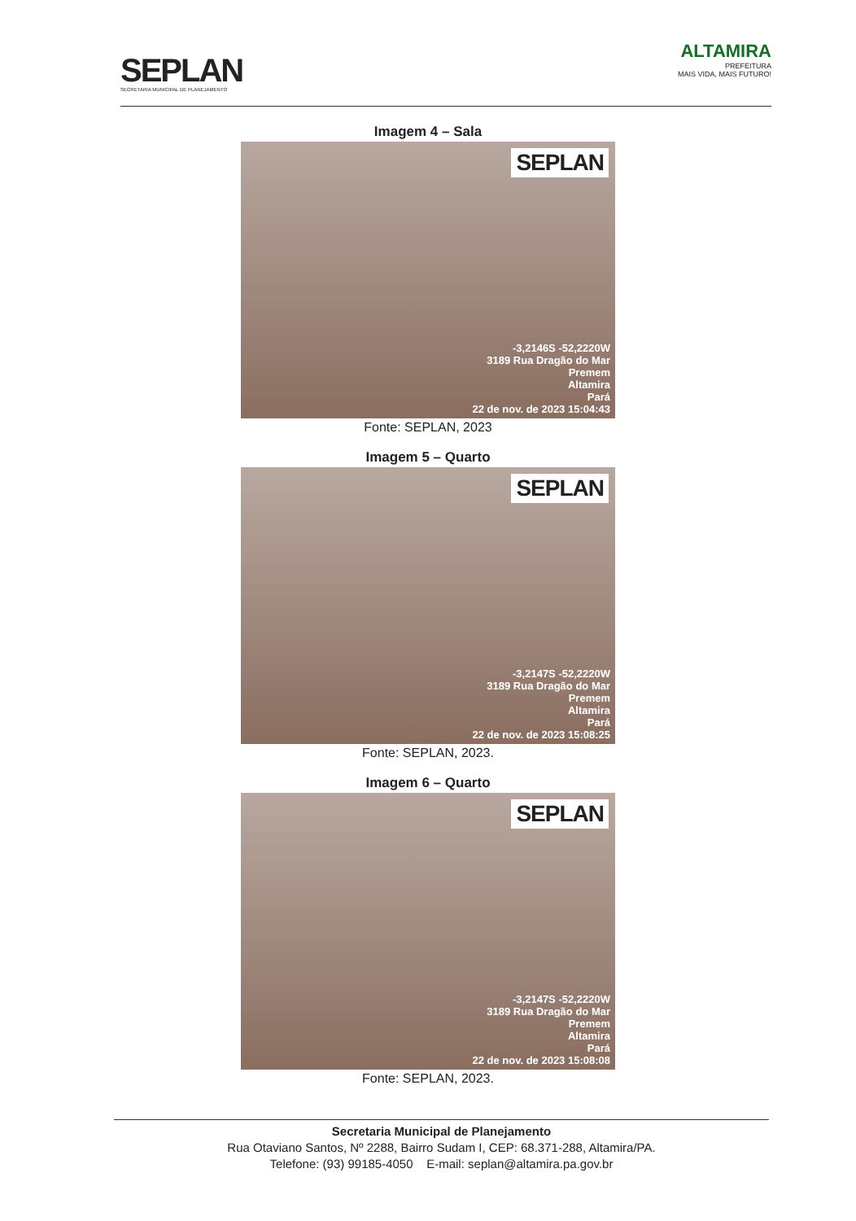SEPLAN
SECRETARIA MUNICIPAL DE PLANEJAMENTO
ALTAMIRA
PREFEITURA
MAIS VIDA, MAIS FUTURO!
Imagem 4 – Sala
SEPLAN
-3,2146S -52,2220W
3189 Rua Dragão do Mar
Premem
Altamira
Pará
22 de nov. de 2023 15:04:43
Fonte: SEPLAN, 2023
Imagem 5 – Quarto
SEPLAN
-3,2147S -52,2220W
3189 Rua Dragão do Mar
Premem
Altamira
Pará
22 de nov. de 2023 15:08:25
Fonte: SEPLAN, 2023.
Imagem 6 – Quarto
SEPLAN
-3,2147S -52,2220W
3189 Rua Dragão do Mar
Premem
Altamira
Pará
22 de nov. de 2023 15:08:08
Fonte: SEPLAN, 2023.
Secretaria Municipal de Planejamento
Rua Otaviano Santos, Nº 2288, Bairro Sudam I, CEP: 68.371-288, Altamira/PA.
Telefone: (93) 99185-4050 E-mail: seplan@altamira.pa.gov.br